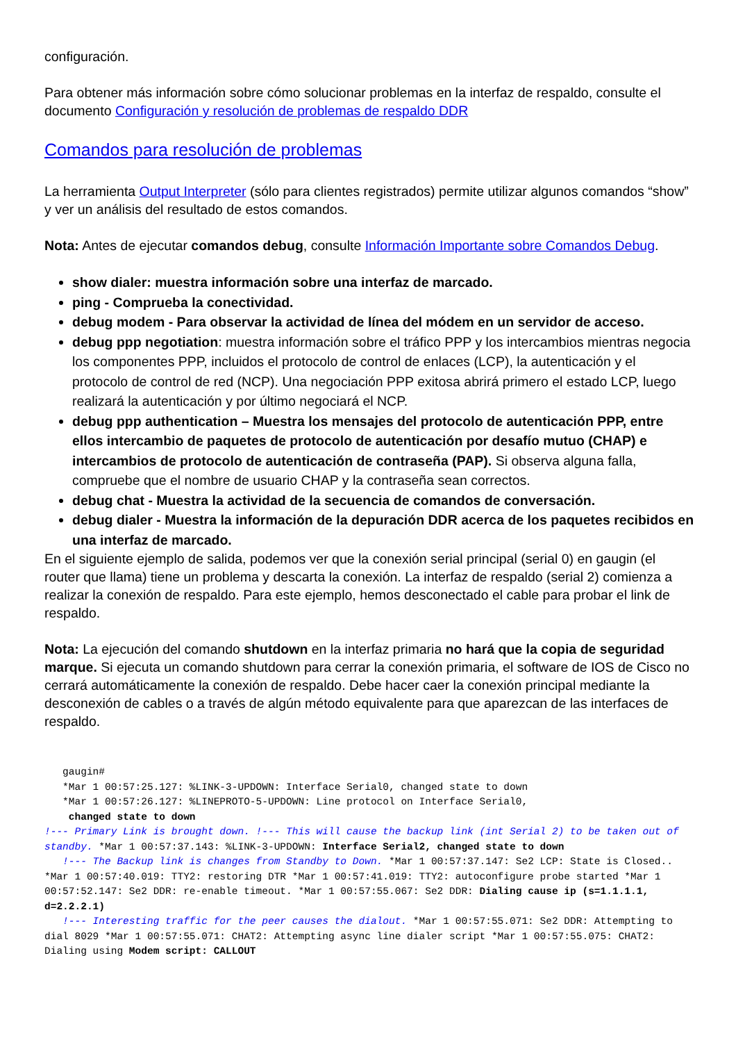configuración.
Para obtener más información sobre cómo solucionar problemas en la interfaz de respaldo, consulte el documento Configuración y resolución de problemas de respaldo DDR
Comandos para resolución de problemas
La herramienta Output Interpreter (sólo para clientes registrados) permite utilizar algunos comandos “show” y ver un análisis del resultado de estos comandos.
Nota: Antes de ejecutar comandos debug, consulte Información Importante sobre Comandos Debug.
show dialer: muestra información sobre una interfaz de marcado.
ping - Comprueba la conectividad.
debug modem - Para observar la actividad de línea del módem en un servidor de acceso.
debug ppp negotiation: muestra información sobre el tráfico PPP y los intercambios mientras negocia los componentes PPP, incluidos el protocolo de control de enlaces (LCP), la autenticación y el protocolo de control de red (NCP). Una negociación PPP exitosa abrirá primero el estado LCP, luego realizará la autenticación y por último negociará el NCP.
debug ppp authentication – Muestra los mensajes del protocolo de autenticación PPP, entre ellos intercambio de paquetes de protocolo de autenticación por desafío mutuo (CHAP) e intercambios de protocolo de autenticación de contraseña (PAP). Si observa alguna falla, compruebe que el nombre de usuario CHAP y la contraseña sean correctos.
debug chat - Muestra la actividad de la secuencia de comandos de conversación.
debug dialer - Muestra la información de la depuración DDR acerca de los paquetes recibidos en una interfaz de marcado.
En el siguiente ejemplo de salida, podemos ver que la conexión serial principal (serial 0) en gaugin (el router que llama) tiene un problema y descarta la conexión. La interfaz de respaldo (serial 2) comienza a realizar la conexión de respaldo. Para este ejemplo, hemos desconectado el cable para probar el link de respaldo.
Nota: La ejecución del comando shutdown en la interfaz primaria no hará que la copia de seguridad marque. Si ejecuta un comando shutdown para cerrar la conexión primaria, el software de IOS de Cisco no cerrará automáticamente la conexión de respaldo. Debe hacer caer la conexión principal mediante la desconexión de cables o a través de algún método equivalente para que aparezcan de las interfaces de respaldo.
   gaugin#
   *Mar 1 00:57:25.127: %LINK-3-UPDOWN: Interface Serial0, changed state to down
   *Mar 1 00:57:26.127: %LINEPROTO-5-UPDOWN: Line protocol on Interface Serial0,
    changed state to down
!--- Primary Link is brought down. !--- This will cause the backup link (int Serial 2) to be taken out of standby. *Mar 1 00:57:37.143: %LINK-3-UPDOWN: Interface Serial2, changed state to down
   !--- The Backup link is changes from Standby to Down. *Mar 1 00:57:37.147: Se2 LCP: State is Closed.. *Mar 1 00:57:40.019: TTY2: restoring DTR *Mar 1 00:57:41.019: TTY2: autoconfigure probe started *Mar 1 00:57:52.147: Se2 DDR: re-enable timeout. *Mar 1 00:57:55.067: Se2 DDR: Dialing cause ip (s=1.1.1.1, d=2.2.2.1)
   !--- Interesting traffic for the peer causes the dialout. *Mar 1 00:57:55.071: Se2 DDR: Attempting to dial 8029 *Mar 1 00:57:55.071: CHAT2: Attempting async line dialer script *Mar 1 00:57:55.075: CHAT2: Dialing using Modem script: CALLOUT